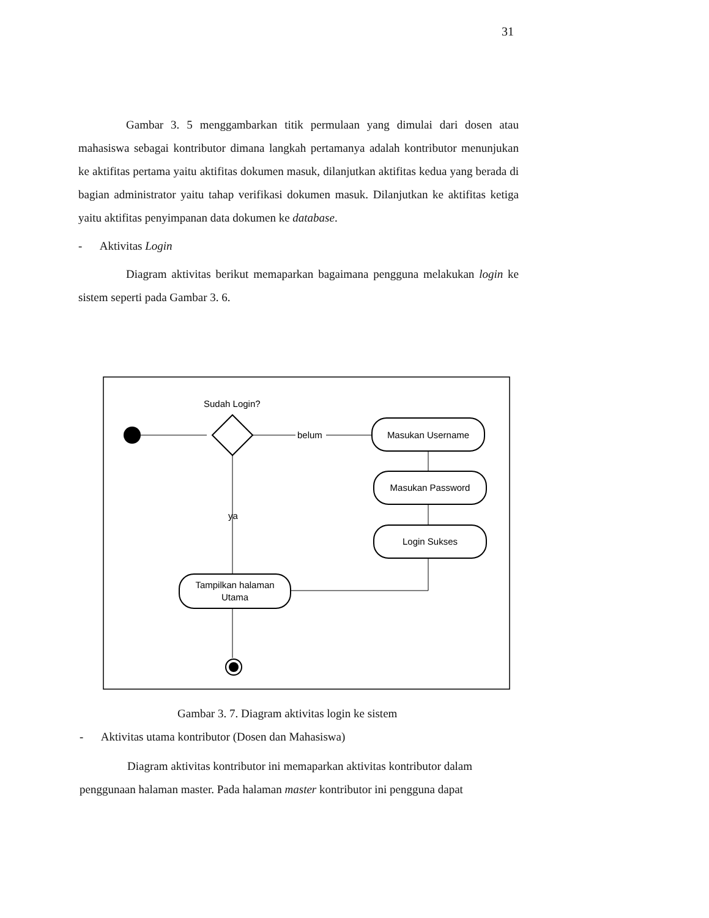31
Gambar 3. 5 menggambarkan titik permulaan yang dimulai dari dosen atau mahasiswa sebagai kontributor dimana langkah pertamanya adalah kontributor menunjukan ke aktifitas pertama yaitu aktifitas dokumen masuk, dilanjutkan aktifitas kedua yang berada di bagian administrator yaitu tahap verifikasi dokumen masuk. Dilanjutkan ke aktifitas ketiga yaitu aktifitas penyimpanan data dokumen ke database.
- Aktivitas Login
Diagram aktivitas berikut memaparkan bagaimana pengguna melakukan login ke sistem seperti pada Gambar 3. 6.
Sudah Login?
belum
Masukan Username
Masukan Password
Login Sukses
ya
Tampilkan halaman
Utama
Gambar 3. 7. Diagram aktivitas login ke sistem
- Aktivitas utama kontributor (Dosen dan Mahasiswa)
Diagram aktivitas kontributor ini memaparkan aktivitas kontributor dalam penggunaan halaman master. Pada halaman master kontributor ini pengguna dapat